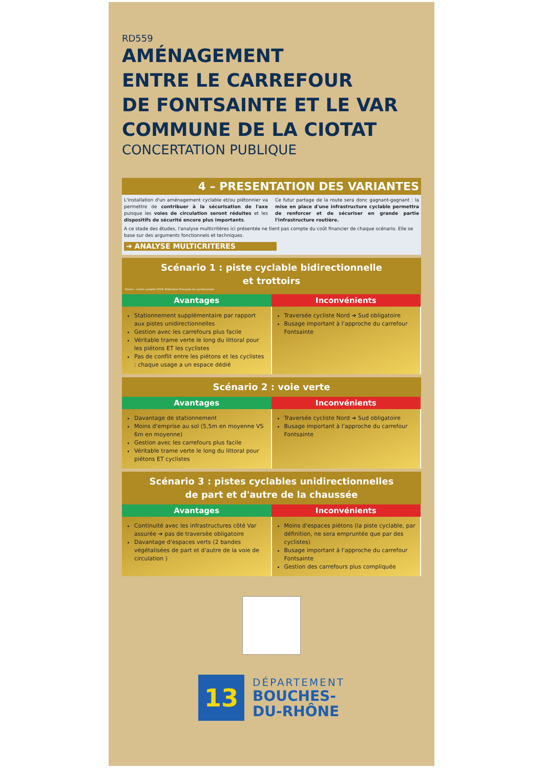RD559
AMÉNAGEMENT
ENTRE LE CARREFOUR
DE FONTSAINTE ET LE VAR
COMMUNE DE LA CIOTAT
CONCERTATION PUBLIQUE
4 – PRESENTATION DES VARIANTES
L'installation d'un aménagement cyclable et/ou piétonnier va permettre de contribuer à la sécurisation de l'axe puisque les voies de circulation seront réduites et les dispositifs de sécurité encore plus importants.
Ce futur partage de la route sera donc gagnant-gagnant : la mise en place d'une infrastructure cyclable permettra de renforcer et de sécuriser en grande partie l'infrastructure routière.
A ce stade des études, l'analyse multicritères ici présentée ne tient pas compte du coût financier de chaque scénario. Elle se base sur des arguments fonctionnels et techniques.
➔ ANALYSE MULTICRITERES
Scénario 1 : piste cyclable bidirectionnelle
et trottoirs
Source : charte cyclable 2019, Fédération Française de cyclotourisme
| Avantages | Inconvénients |
| --- | --- |
| Stationnement supplémentaire par rapport aux pistes unidirectionnelles Gestion avec les carrefours plus facile Véritable trame verte le long du littoral pour les piétons ET les cyclistes Pas de conflit entre les piétons et les cyclistes : chaque usage a un espace dédié | Traversée cycliste Nord ➔ Sud obligatoire Busage important à l'approche du carrefour Fontsainte |
Scénario 2 : voie verte
| Avantages | Inconvénients |
| --- | --- |
| Davantage de stationnement Moins d'emprise au sol (5,5m en moyenne VS 6m en moyenne) Gestion avec les carrefours plus facile Véritable trame verte le long du littoral pour piétons ET cyclistes | Traversée cycliste Nord ➔ Sud obligatoire Busage important à l'approche du carrefour Fontsainte |
Scénario 3 : pistes cyclables unidirectionnelles
de part et d'autre de la chaussée
| Avantages | Inconvénients |
| --- | --- |
| Continuité avec les infrastructures côté Var assurée ➔ pas de traversée obligatoire Davantage d'espaces verts (2 bandes végétalisées de part et d'autre de la voie de circulation ) | Moins d'espaces piétons (la piste cyclable, par définition, ne sera empruntée que par des cyclistes) Busage important à l'approche du carrefour Fontsainte Gestion des carrefours plus compliquée |
13
DÉPARTEMENT
BOUCHES-
DU-RHÔNE